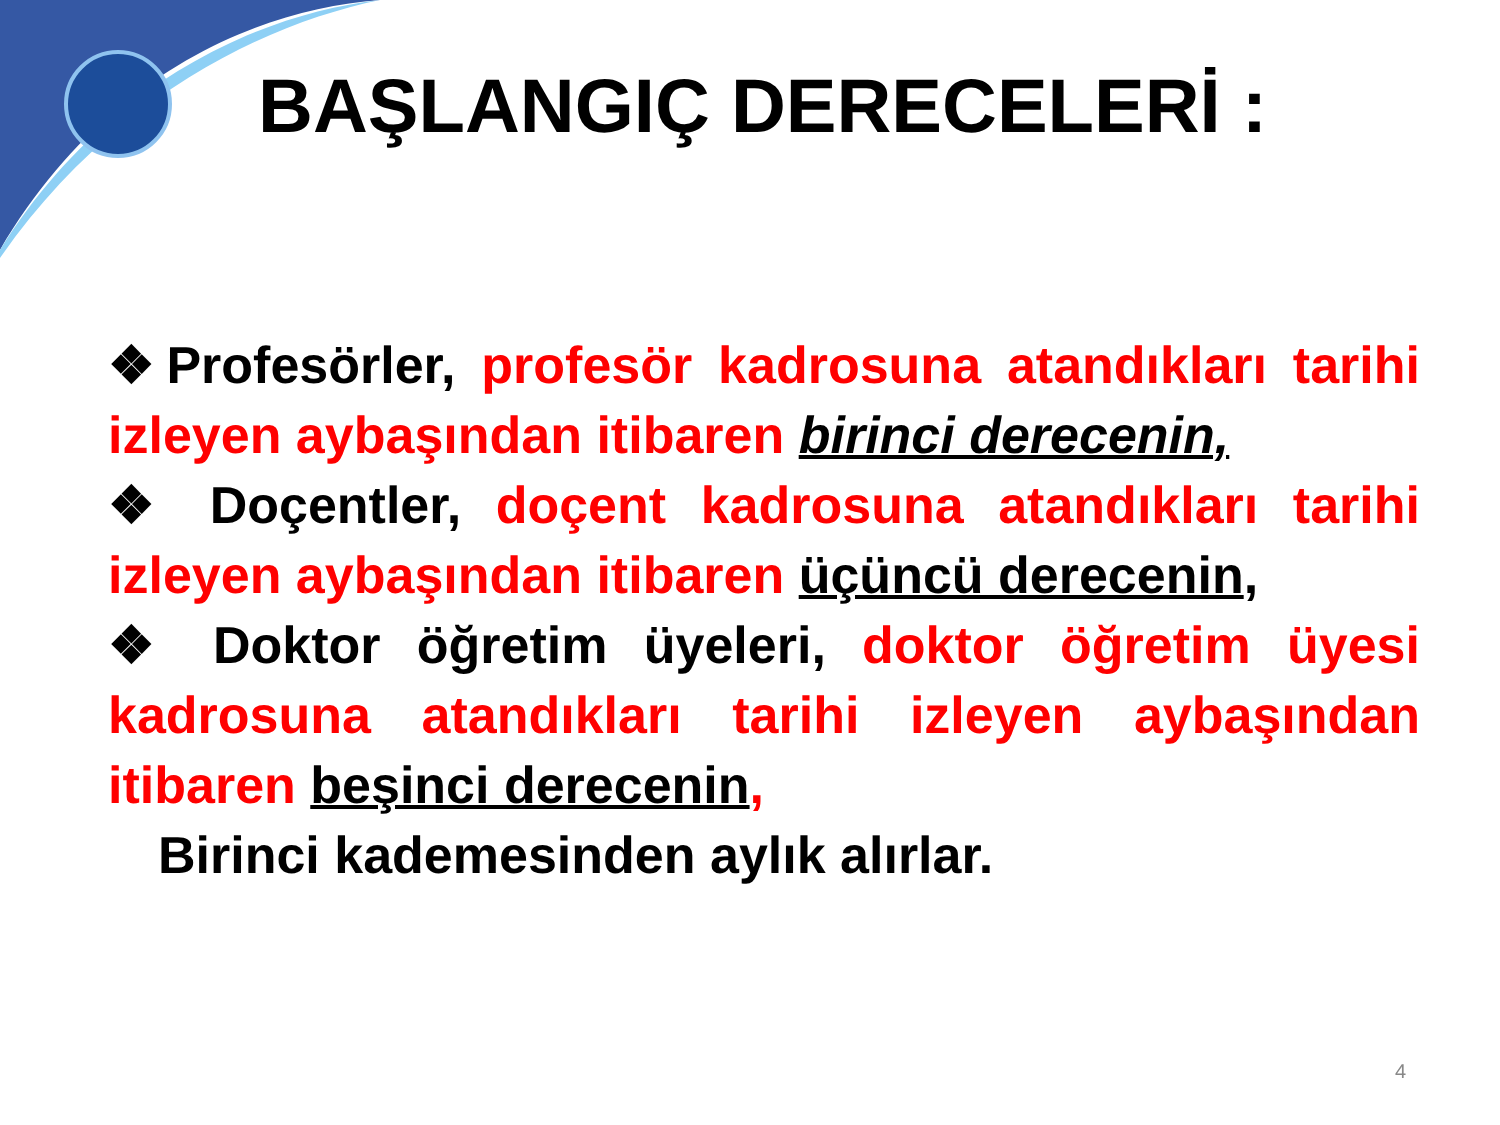BAŞLANGIÇ DERECELERİ :
❖Profesörler, profesör kadrosuna atandıkları tarihi izleyen aybaşından itibaren birinci derecenin,
❖ Doçentler, doçent kadrosuna atandıkları tarihi izleyen aybaşından itibaren üçüncü derecenin,
❖ Doktor öğretim üyeleri, doktor öğretim üyesi kadrosuna atandıkları tarihi izleyen aybaşından itibaren beşinci derecenin,
Birinci kademesinden aylık alırlar.
4